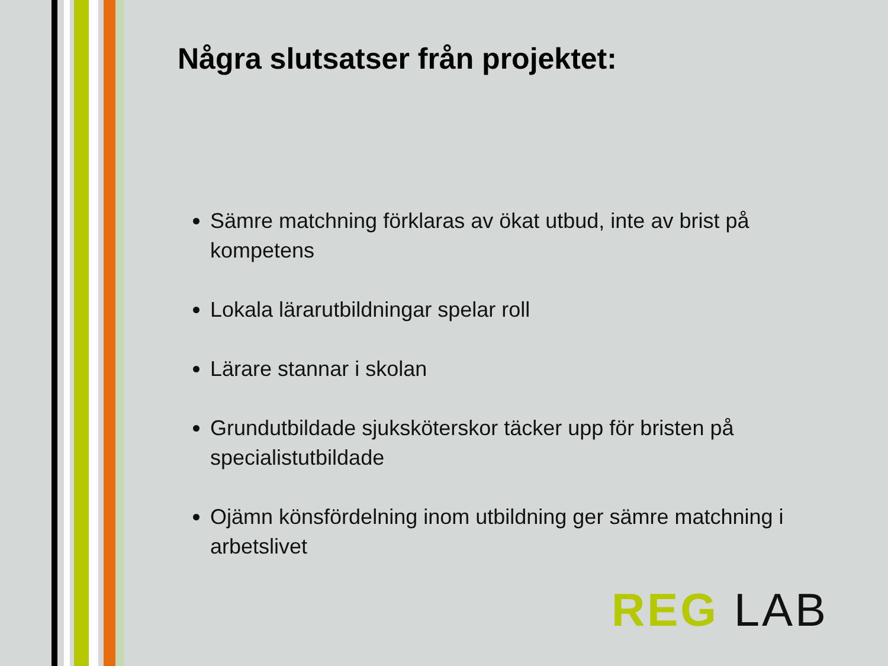Några slutsatser från projektet:
Sämre matchning förklaras av ökat utbud, inte av brist på kompetens
Lokala lärarutbildningar spelar roll
Lärare stannar i skolan
Grundutbildade sjuksköterskor täcker upp för bristen på specialistutbildade
Ojämn könsfördelning inom utbildning ger sämre matchning i arbetslivet
REG LAB